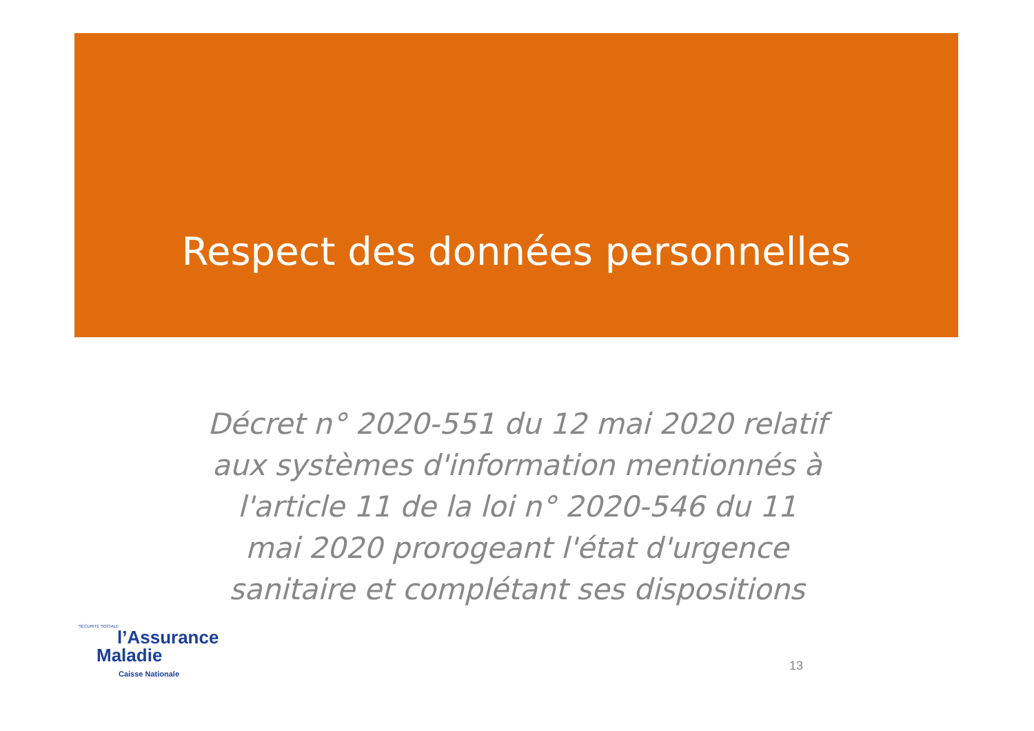Respect des données personnelles
Décret n° 2020-551 du 12 mai 2020 relatif aux systèmes d'information mentionnés à l'article 11 de la loi n° 2020-546 du 11 mai 2020 prorogeant l'état d'urgence sanitaire et complétant ses dispositions
SÉCURITÉ SOCIALE
l’Assurance
Maladie
Caisse Nationale
13